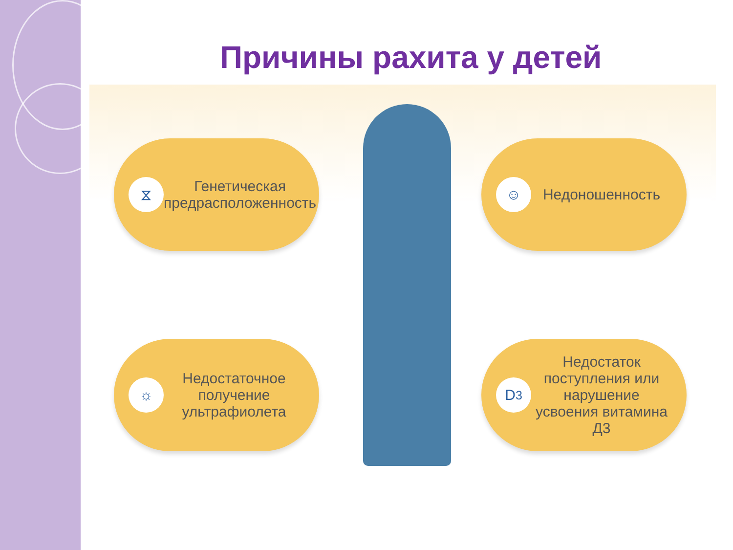Причины рахита у детей
⧖
Генетическая предрасположенность
☺
Недоношенность
☼
Недостаточное получение ультрафиолета
D<sub>3</sub>
Недостаток поступления или нарушение усвоения витамина Д3